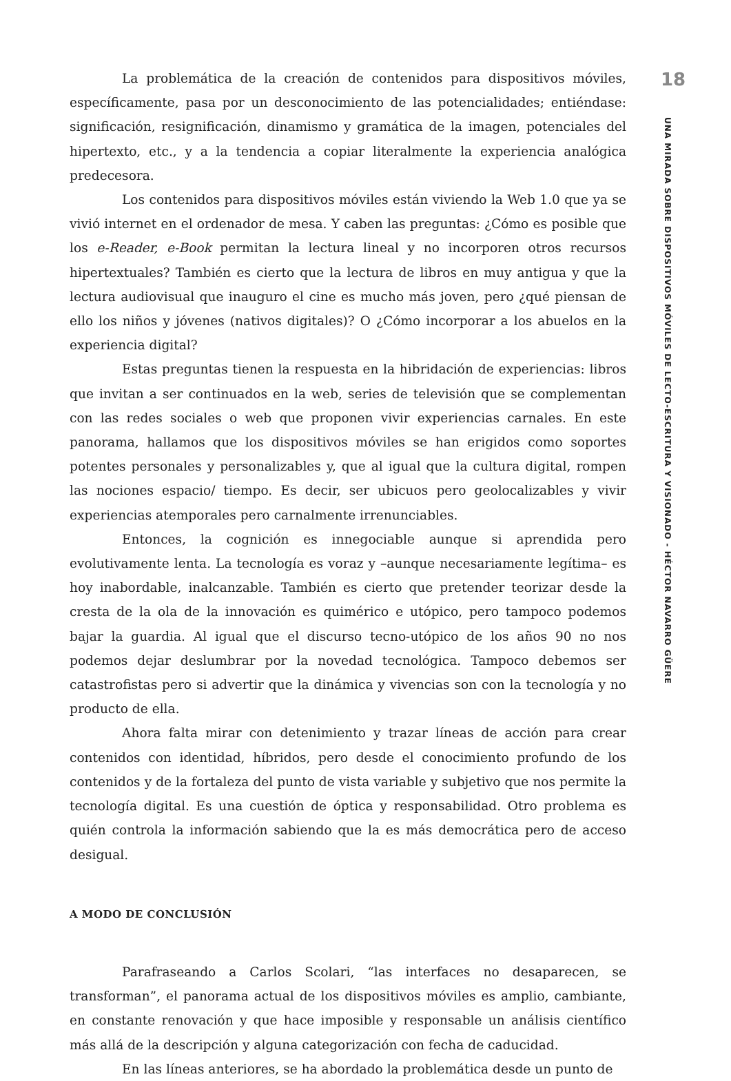La problemática de la creación de contenidos para dispositivos móviles, específicamente, pasa por un desconocimiento de las potencialidades; entiéndase: significación, resignificación, dinamismo y gramática de la imagen, potenciales del hipertexto, etc., y a la tendencia a copiar literalmente la experiencia analógica predecesora.
Los contenidos para dispositivos móviles están viviendo la Web 1.0 que ya se vivió internet en el ordenador de mesa. Y caben las preguntas: ¿Cómo es posible que los e-Reader, e-Book permitan la lectura lineal y no incorporen otros recursos hipertextuales? También es cierto que la lectura de libros en muy antigua y que la lectura audiovisual que inauguro el cine es mucho más joven, pero ¿qué piensan de ello los niños y jóvenes (nativos digitales)? O ¿Cómo incorporar a los abuelos en la experiencia digital?
Estas preguntas tienen la respuesta en la hibridación de experiencias: libros que invitan a ser continuados en la web, series de televisión que se complementan con las redes sociales o web que proponen vivir experiencias carnales. En este panorama, hallamos que los dispositivos móviles se han erigidos como soportes potentes personales y personalizables y, que al igual que la cultura digital, rompen las nociones espacio/ tiempo. Es decir, ser ubicuos pero geolocalizables y vivir experiencias atemporales pero carnalmente irrenunciables.
Entonces, la cognición es innegociable aunque si aprendida pero evolutivamente lenta. La tecnología es voraz y –aunque necesariamente legítima– es hoy inabordable, inalcanzable. También es cierto que pretender teorizar desde la cresta de la ola de la innovación es quimérico e utópico, pero tampoco podemos bajar la guardia. Al igual que el discurso tecno-utópico de los años 90 no nos podemos dejar deslumbrar por la novedad tecnológica. Tampoco debemos ser catastrofistas pero si advertir que la dinámica y vivencias son con la tecnología y no producto de ella.
Ahora falta mirar con detenimiento y trazar líneas de acción para crear contenidos con identidad, híbridos, pero desde el conocimiento profundo de los contenidos y de la fortaleza del punto de vista variable y subjetivo que nos permite la tecnología digital. Es una cuestión de óptica y responsabilidad. Otro problema es quién controla la información sabiendo que la es más democrática pero de acceso desigual.
A MODO DE CONCLUSIÓN
Parafraseando a Carlos Scolari, “las interfaces no desaparecen, se transforman”, el panorama actual de los dispositivos móviles es amplio, cambiante, en constante renovación y que hace imposible y responsable un análisis científico más allá de la descripción y alguna categorización con fecha de caducidad.
En las líneas anteriores, se ha abordado la problemática desde un punto de
18
UNA MIRADA SOBRE DISPOSITIVOS MÓVILES DE LECTO-ESCRITURA Y VISIONADO - HÉCTOR NAVARRO GÜERE